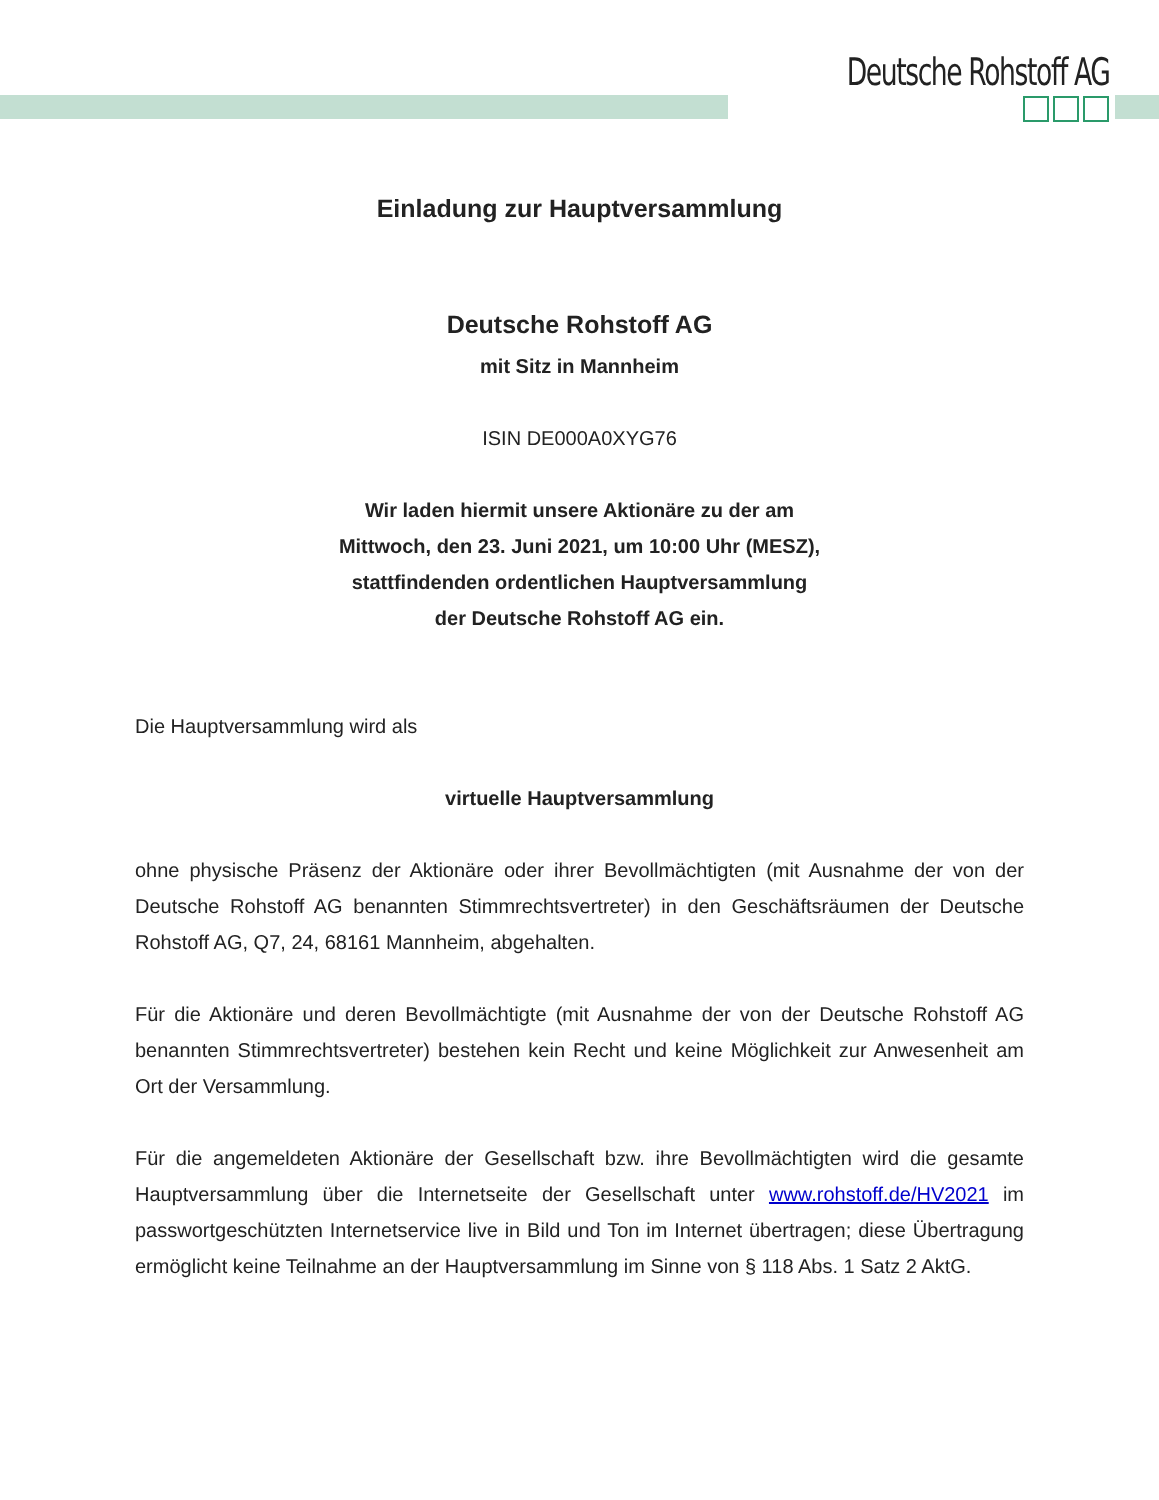Deutsche Rohstoff AG
Einladung zur Hauptversammlung
Deutsche Rohstoff AG
mit Sitz in Mannheim
ISIN DE000A0XYG76
Wir laden hiermit unsere Aktionäre zu der am
Mittwoch, den 23. Juni 2021, um 10:00 Uhr (MESZ),
stattfindenden ordentlichen Hauptversammlung
der Deutsche Rohstoff AG ein.
Die Hauptversammlung wird als
virtuelle Hauptversammlung
ohne physische Präsenz der Aktionäre oder ihrer Bevollmächtigten (mit Ausnahme der von der Deutsche Rohstoff AG benannten Stimmrechtsvertreter) in den Geschäftsräumen der Deutsche Rohstoff AG, Q7, 24, 68161 Mannheim, abgehalten.
Für die Aktionäre und deren Bevollmächtigte (mit Ausnahme der von der Deutsche Rohstoff AG benannten Stimmrechtsvertreter) bestehen kein Recht und keine Möglichkeit zur Anwesenheit am Ort der Versammlung.
Für die angemeldeten Aktionäre der Gesellschaft bzw. ihre Bevollmächtigten wird die gesamte Hauptversammlung über die Internetseite der Gesellschaft unter www.rohstoff.de/HV2021 im passwortgeschützten Internetservice live in Bild und Ton im Internet übertragen; diese Übertragung ermöglicht keine Teilnahme an der Hauptversammlung im Sinne von § 118 Abs. 1 Satz 2 AktG.